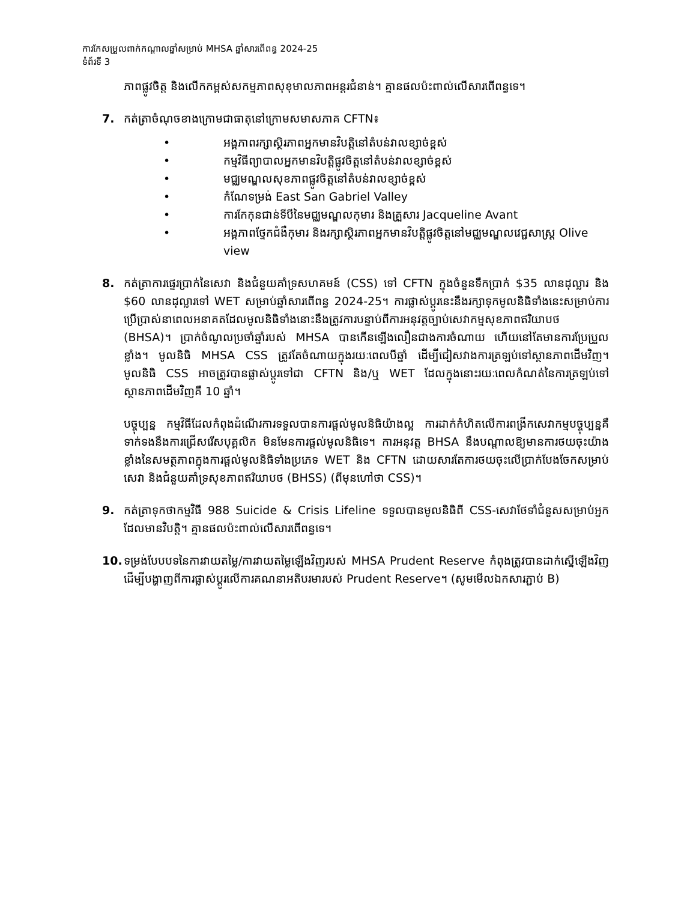ការកែសម្រួលពាក់កណ្តាលឆ្នាំសម្រាប់ MHSA ឆ្នាំសារពើពន្ធ 2024-25
ទំព័រទី 3
ភាពផ្លូវចិត្ត និងលើកកម្ពស់សកម្មភាពសុខុមាលភាពអន្តរជំនាន់។ គ្មានផលប៉ះពាល់លើសារពើពន្ធទេ។
7. កត់ត្រាចំណុចខាងក្រោមជាធាតុនៅក្រោមសមាសភាគ CFTN៖
• អង្គភាពរក្សាស្ថិរភាពអ្នកមានវិបត្តិនៅតំបន់វាលខ្សាច់ខ្ពស់
• កម្មវិធីព្យាបាលអ្នកមានវិបត្តិផ្លូវចិត្តនៅតំបន់វាលខ្សាច់ខ្ពស់
• មជ្ឈមណ្ឌលសុខភាពផ្លូវចិត្តនៅតំបន់វាលខ្សាច់ខ្ពស់
• កំណែទម្រង់ East San Gabriel Valley
• ការកែកុនជាន់ទីបីនៃមជ្ឈមណ្ឌលកុមារ និងគ្រួសារ Jacqueline Avant
• អង្គភាពថែ្ទកជំងឺកុមារ និងរក្សាស្ថិរភាពអ្នកមានវិបត្តិផ្លូវចិត្តនៅមជ្ឈមណ្ឌលវេជ្ជសាស្ត្រ Olive view
8. កត់ត្រាការផ្ទេរប្រាក់នៃសេវា និងជំនួយគាំទ្រសហគមន៍ (CSS) ទៅ CFTN ក្នុងចំនួនទឹកប្រាក់ $35 លានដុល្លារ និង $60 លានដុល្លារទៅ WET សម្រាប់ឆ្នាំសារពើពន្ធ 2024-25។ ការផ្លាស់ប្តូរនេះនឹងរក្សាទុកមូលនិធិទាំងនេះសម្រាប់ការប្រើប្រាស់នាពេលអនាគតដែលមូលនិធិទាំងនោះនឹងត្រូវការបន្ទាប់ពីការអនុវត្តច្បាប់សេវាកម្មសុខភាពឥរិយាបថ (BHSA)។ ប្រាក់ចំណូលប្រចាំឆ្នាំរបស់ MHSA បានកើនឡើងលឿនជាងការចំណាយ ហើយនៅតែមានការប្រែប្រួលខ្លាំង។ មូលនិធិ MHSA CSS ត្រូវតែចំណាយក្នុងរយៈពេលបីឆ្នាំ ដើម្បីជៀសវាងការត្រឡប់ទៅស្ថានភាពដើមវិញ។ មូលនិធិ CSS អាចត្រូវបានផ្លាស់ប្តូរទៅជា CFTN និង/ឬ WET ដែលក្នុងនោះរយៈពេលកំណត់នៃការត្រឡប់ទៅស្ថានភាពដើមវិញគឺ 10 ឆ្នាំ។
បច្ចុប្បន្ន កម្មវិធីដែលកំពុងដំណើរការទទួលបានការផ្តល់មូលនិធិយ៉ាងល្អ ការដាក់កំហិតលើការពង្រីកសេវាកម្មបច្ចុប្បន្នគឺទាក់ទងនឹងការជ្រើសរើសបុគ្គលិក មិនមែនការផ្តល់មូលនិធិទេ។ ការអនុវត្ត BHSA នឹងបណ្តាលឱ្យមានការថយចុះយ៉ាងខ្លាំងនៃសមត្ថភាពក្នុងការផ្តល់មូលនិធិទាំងប្រភេទ WET និង CFTN ដោយសារតែការថយចុះលើប្រាក់បែងចែកសម្រាប់សេវា និងជំនួយគាំទ្រសុខភាពឥរិយាបថ (BHSS) (ពីមុនហៅថា CSS)។
9. កត់ត្រាទុកថាកម្មវិធី 988 Suicide & Crisis Lifeline ទទួលបានមូលនិធិពី CSS-សេវាថែទាំជំនួសសម្រាប់អ្នកដែលមានវិបត្តិ។ គ្មានផលប៉ះពាល់លើសារពើពន្ធទេ។
10. ទម្រង់បែបបទនៃការវាយតម្លៃ/ការវាយតម្លៃឡើងវិញរបស់ MHSA Prudent Reserve កំពុងត្រូវបានដាក់ស្នើឡើងវិញ ដើម្បីបង្ហាញពីការផ្លាស់ប្តូរលើការគណនាអតិបរមារបស់ Prudent Reserve។ (សូមមើលឯកសារភ្ជាប់ B)